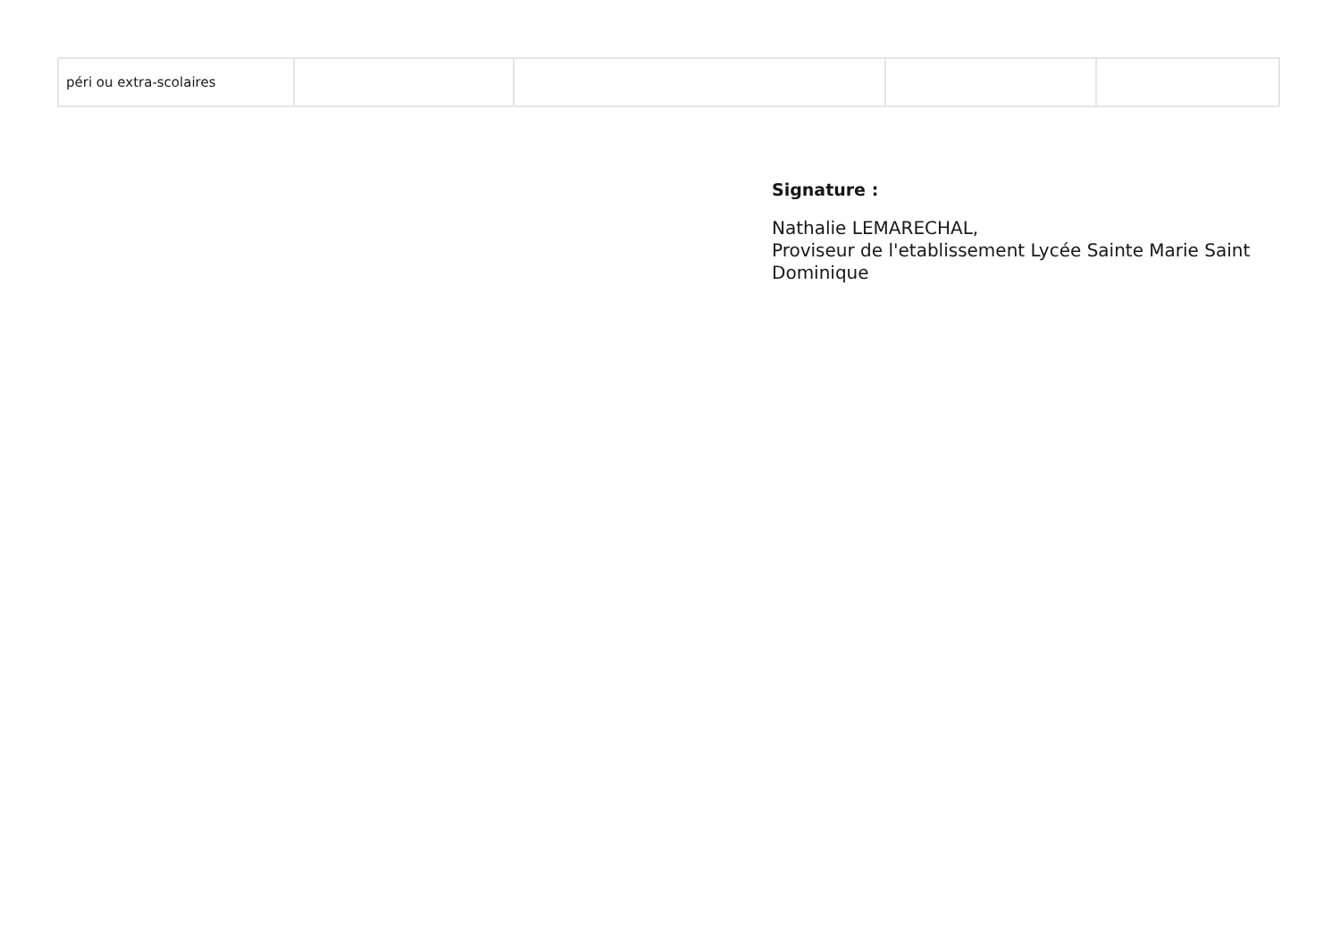| péri ou extra-scolaires | | | | |
Signature :
Nathalie LEMARECHAL,
Proviseur de l'etablissement Lycée Sainte Marie Saint Dominique